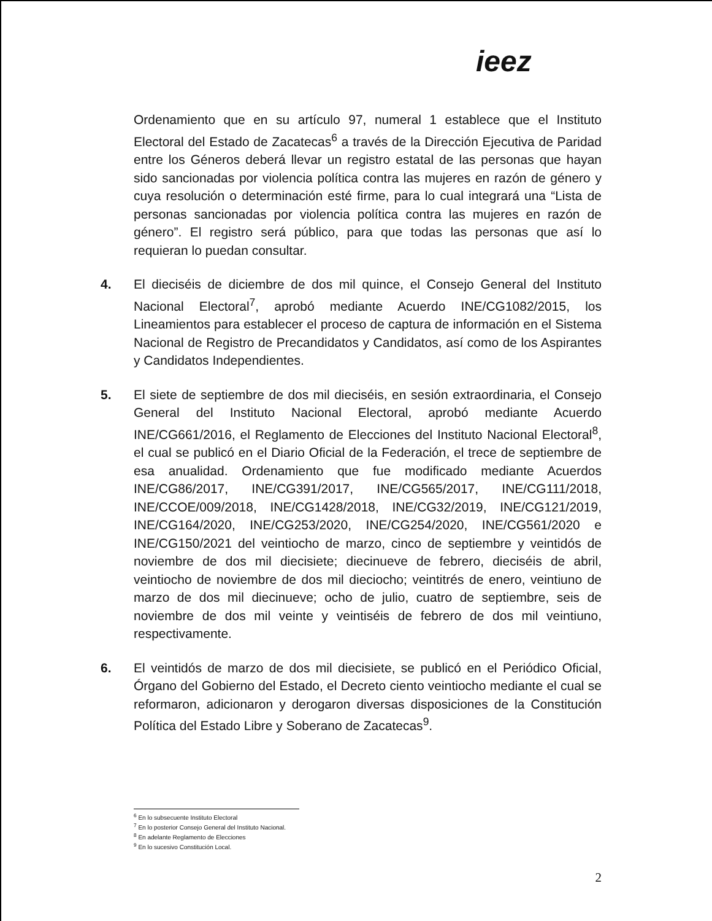ieez
Ordenamiento que en su artículo 97, numeral 1 establece que el Instituto Electoral del Estado de Zacatecas<sup>6</sup> a través de la Dirección Ejecutiva de Paridad entre los Géneros deberá llevar un registro estatal de las personas que hayan sido sancionadas por violencia política contra las mujeres en razón de género y cuya resolución o determinación esté firme, para lo cual integrará una “Lista de personas sancionadas por violencia política contra las mujeres en razón de género”. El registro será público, para que todas las personas que así lo requieran lo puedan consultar.
4. El dieciséis de diciembre de dos mil quince, el Consejo General del Instituto Nacional Electoral<sup>7</sup>, aprobó mediante Acuerdo INE/CG1082/2015, los Lineamientos para establecer el proceso de captura de información en el Sistema Nacional de Registro de Precandidatos y Candidatos, así como de los Aspirantes y Candidatos Independientes.
5. El siete de septiembre de dos mil dieciséis, en sesión extraordinaria, el Consejo General del Instituto Nacional Electoral, aprobó mediante Acuerdo INE/CG661/2016, el Reglamento de Elecciones del Instituto Nacional Electoral<sup>8</sup>, el cual se publicó en el Diario Oficial de la Federación, el trece de septiembre de esa anualidad. Ordenamiento que fue modificado mediante Acuerdos INE/CG86/2017, INE/CG391/2017, INE/CG565/2017, INE/CG111/2018, INE/CCOE/009/2018, INE/CG1428/2018, INE/CG32/2019, INE/CG121/2019, INE/CG164/2020, INE/CG253/2020, INE/CG254/2020, INE/CG561/2020 e INE/CG150/2021 del veintiocho de marzo, cinco de septiembre y veintidós de noviembre de dos mil diecisiete; diecinueve de febrero, dieciséis de abril, veintiocho de noviembre de dos mil dieciocho; veintitrés de enero, veintiuno de marzo de dos mil diecinueve; ocho de julio, cuatro de septiembre, seis de noviembre de dos mil veinte y veintiséis de febrero de dos mil veintiuno, respectivamente.
6. El veintidós de marzo de dos mil diecisiete, se publicó en el Periódico Oficial, Órgano del Gobierno del Estado, el Decreto ciento veintiocho mediante el cual se reformaron, adicionaron y derogaron diversas disposiciones de la Constitución Política del Estado Libre y Soberano de Zacatecas<sup>9</sup>.
<sup>6</sup> En lo subsecuente Instituto Electoral
<sup>7</sup> En lo posterior Consejo General del Instituto Nacional.
<sup>8</sup> En adelante Reglamento de Elecciones
<sup>9</sup> En lo sucesivo Constitución Local.
2